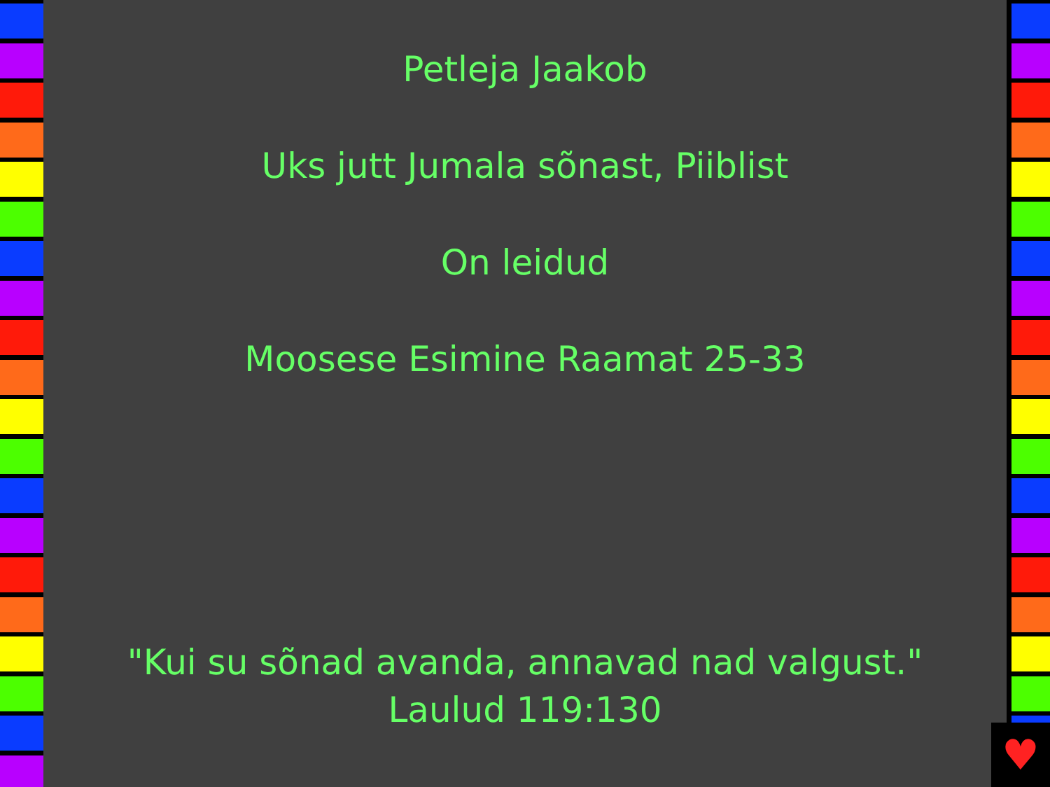Petleja Jaakob
Uks jutt Jumala sõnast, Piiblist
On leidud
Moosese Esimine Raamat 25-33
"Kui su sõnad avanda, annavad nad valgust."
Laulud 119:130
♥